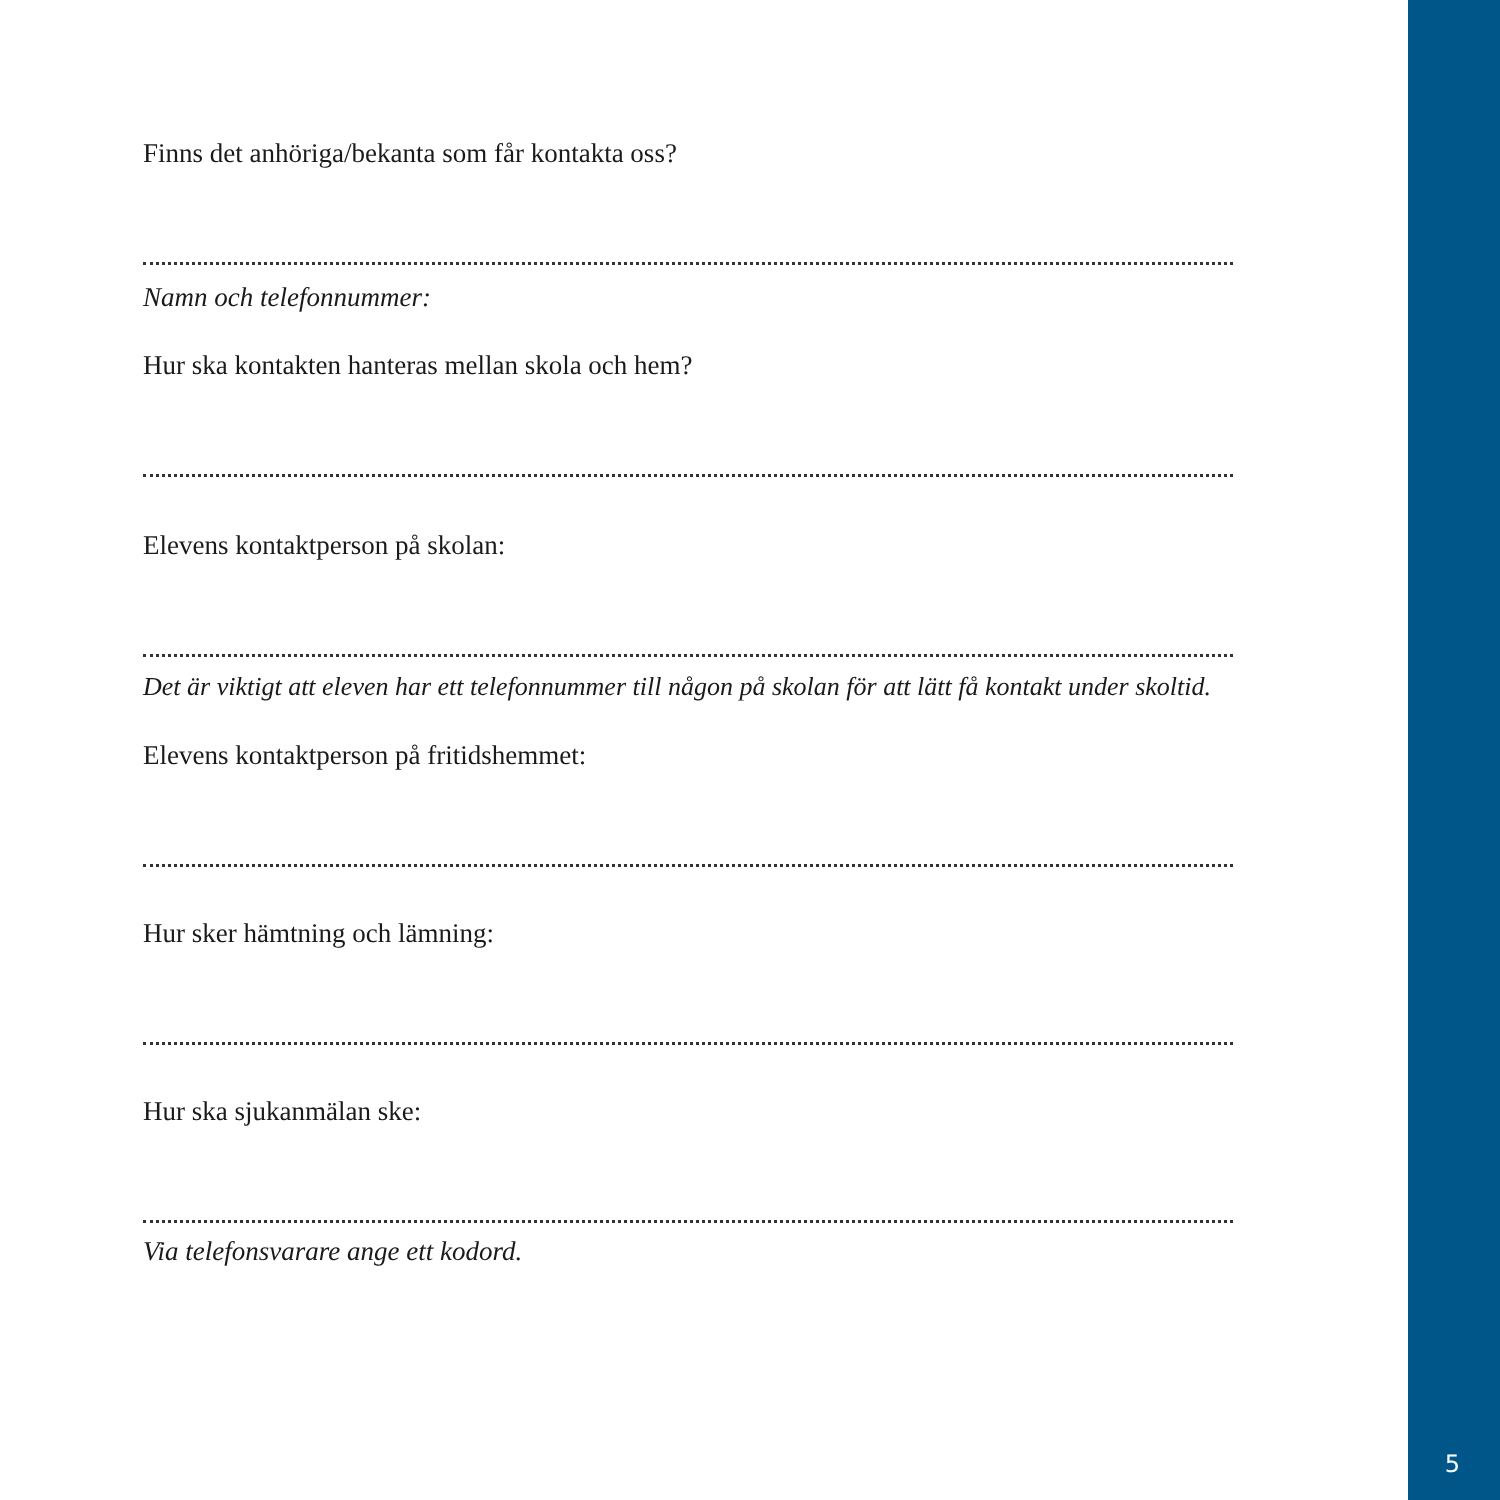Finns det anhöriga/bekanta som får kontakta oss?
Namn och telefonnummer:
Hur ska kontakten hanteras mellan skola och hem?
Elevens kontaktperson på skolan:
Det är viktigt att eleven har ett telefonnummer till någon på skolan för att lätt få kontakt under skoltid.
Elevens kontaktperson på fritidshemmet:
Hur sker hämtning och lämning:
Hur ska sjukanmälan ske:
Via telefonsvarare ange ett kodord.
5